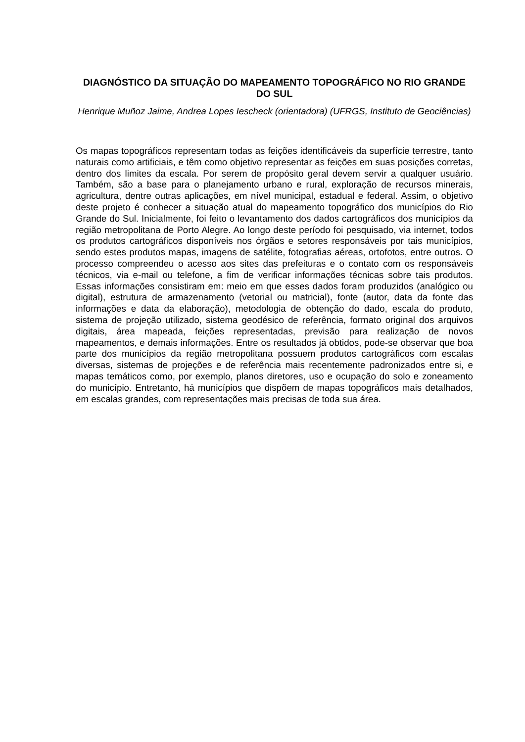DIAGNÓSTICO DA SITUAÇÃO DO MAPEAMENTO TOPOGRÁFICO NO RIO GRANDE DO SUL
Henrique Muñoz Jaime, Andrea Lopes Iescheck (orientadora) (UFRGS, Instituto de Geociências)
Os mapas topográficos representam todas as feições identificáveis da superfície terrestre, tanto naturais como artificiais, e têm como objetivo representar as feições em suas posições corretas, dentro dos limites da escala. Por serem de propósito geral devem servir a qualquer usuário. Também, são a base para o planejamento urbano e rural, exploração de recursos minerais, agricultura, dentre outras aplicações, em nível municipal, estadual e federal. Assim, o objetivo deste projeto é conhecer a situação atual do mapeamento topográfico dos municípios do Rio Grande do Sul. Inicialmente, foi feito o levantamento dos dados cartográficos dos municípios da região metropolitana de Porto Alegre. Ao longo deste período foi pesquisado, via internet, todos os produtos cartográficos disponíveis nos órgãos e setores responsáveis por tais municípios, sendo estes produtos mapas, imagens de satélite, fotografias aéreas, ortofotos, entre outros. O processo compreendeu o acesso aos sites das prefeituras e o contato com os responsáveis técnicos, via e-mail ou telefone, a fim de verificar informações técnicas sobre tais produtos. Essas informações consistiram em: meio em que esses dados foram produzidos (analógico ou digital), estrutura de armazenamento (vetorial ou matricial), fonte (autor, data da fonte das informações e data da elaboração), metodologia de obtenção do dado, escala do produto, sistema de projeção utilizado, sistema geodésico de referência, formato original dos arquivos digitais, área mapeada, feições representadas, previsão para realização de novos mapeamentos, e demais informações. Entre os resultados já obtidos, pode-se observar que boa parte dos municípios da região metropolitana possuem produtos cartográficos com escalas diversas, sistemas de projeções e de referência mais recentemente padronizados entre si, e mapas temáticos como, por exemplo, planos diretores, uso e ocupação do solo e zoneamento do município. Entretanto, há municípios que dispõem de mapas topográficos mais detalhados, em escalas grandes, com representações mais precisas de toda sua área.